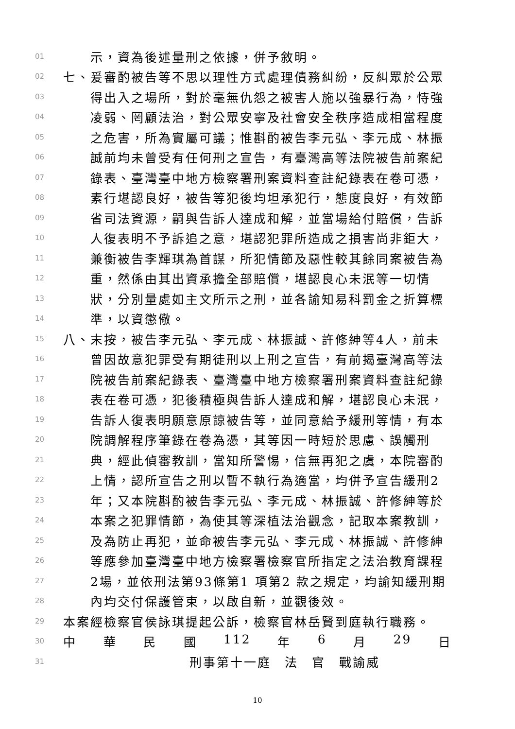01 示，資為後述量刑之依據，併予敘明。
02 七、爰審酌被告等不思以理性方式處理債務糾紛，反糾眾於公眾
03 得出入之場所，對於毫無仇怨之被害人施以強暴行為，恃強
04 凌弱、罔顧法治，對公眾安寧及社會安全秩序造成相當程度
05 之危害，所為實屬可議；惟斟酌被告李元弘、李元成、林振
06 誠前均未曾受有任何刑之宣告，有臺灣高等法院被告前案紀
07 錄表、臺灣臺中地方檢察署刑案資料查註紀錄表在卷可憑，
08 素行堪認良好，被告等犯後均坦承犯行，態度良好，有效節
09 省司法資源，嗣與告訴人達成和解，並當場給付賠償，告訴
10 人復表明不予訴追之意，堪認犯罪所造成之損害尚非鉅大，
11 兼衡被告李輝琪為首謀，所犯情節及惡性較其餘同案被告為
12 重，然係由其出資承擔全部賠償，堪認良心未泯等一切情
13 狀，分別量處如主文所示之刑，並各諭知易科罰金之折算標
14 準，以資懲儆。
15 八、末按，被告李元弘、李元成、林振誠、許修紳等4人，前未
16 曾因故意犯罪受有期徒刑以上刑之宣告，有前揭臺灣高等法
17 院被告前案紀錄表、臺灣臺中地方檢察署刑案資料查註紀錄
18 表在卷可憑，犯後積極與告訴人達成和解，堪認良心未泯，
19 告訴人復表明願意原諒被告等，並同意給予緩刑等情，有本
20 院調解程序筆錄在卷為憑，其等因一時短於思慮、誤觸刑
21 典，經此偵審教訓，當知所警惕，信無再犯之虞，本院審酌
22 上情，認所宣告之刑以暫不執行為適當，均併予宣告緩刑2
23 年；又本院斟酌被告李元弘、李元成、林振誠、許修紳等於
24 本案之犯罪情節，為使其等深植法治觀念，記取本案教訓，
25 及為防止再犯，並命被告李元弘、李元成、林振誠、許修紳
26 等應參加臺灣臺中地方檢察署檢察官所指定之法治教育課程
27 2場，並依刑法第93條第1 項第2 款之規定，均諭知緩刑期
28 內均交付保護管束，以啟自新，並觀後效。
29 本案經檢察官侯詠琪提起公訴，檢察官林岳賢到庭執行職務。
30 中 華 民 國 112 年 6 月 29 日
31 刑事第十一庭　法　官　戰諭威
10